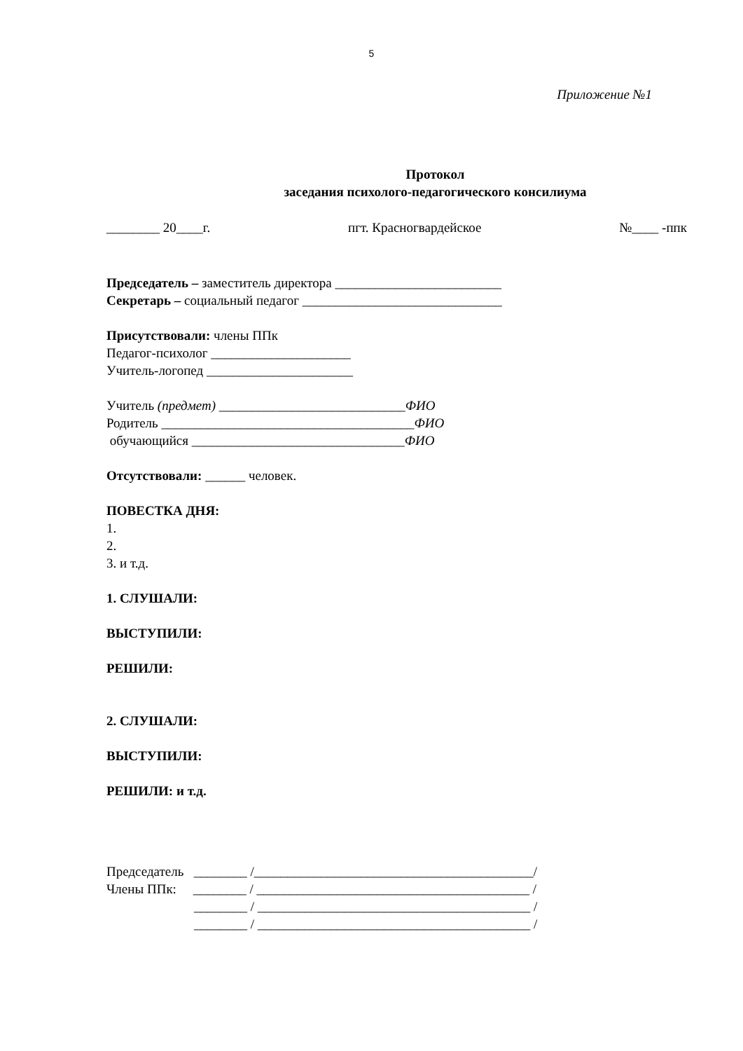5
Приложение №1
Протокол
заседания психолого-педагогического консилиума
________ 20____г. пгт. Красногвардейское №____ -ппк
Председатель – заместитель директора _________________________
Секретарь – социальный педагог ______________________________
Присутствовали: члены ППк
Педагог-психолог _____________________
Учитель-логопед ______________________
Учитель (предмет) ____________________________ФИО
Родитель ______________________________________ФИО
обучающийся ________________________________ФИО
Отсутствовали: ______ человек.
ПОВЕСТКА ДНЯ:
1.
2.
3. и т.д.
1. СЛУШАЛИ:
ВЫСТУПИЛИ:
РЕШИЛИ:
2. СЛУШАЛИ:
ВЫСТУПИЛИ:
РЕШИЛИ: и т.д.
Председатель ________ /__________________________________________/
Члены ППк: ________ / _________________________________________ /
________ / _________________________________________ /
________ / _________________________________________ /